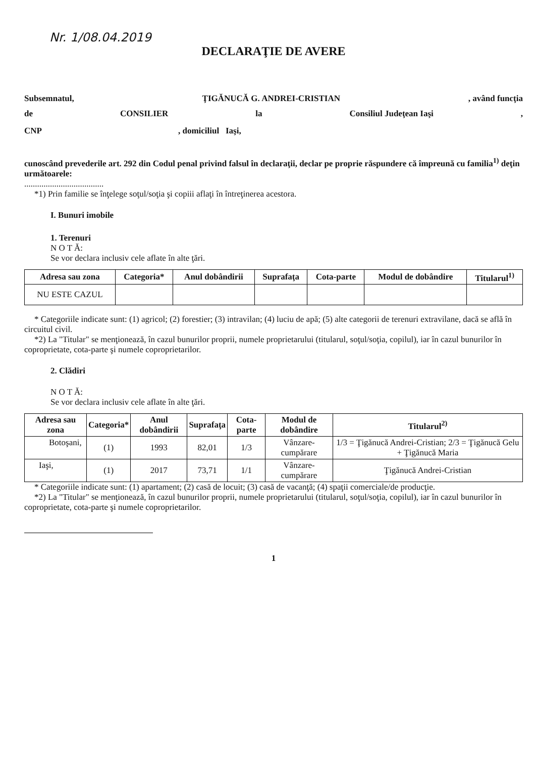Nr. 1/08.04.2019
DECLARAŢIE DE AVERE
Subsemnatul, ŢIGĂNUCĂ G. ANDREI-CRISTIAN, având funcţia
de CONSILIER la Consiliul Judeţean Iaşi,
CNP, domiciliul Iaşi,
cunoscând prevederile art. 292 din Codul penal privind falsul în declaraţii, declar pe proprie răspundere că împreună cu familia<sup>1)</sup> deţin următoarele:
.....................................
*1) Prin familie se înţelege soţul/soţia şi copiii aflaţi în întreţinerea acestora.
I. Bunuri imobile
1. Terenuri
N O T Ă:
Se vor declara inclusiv cele aflate în alte ţări.
| Adresa sau zona | Categoria* | Anul dobândirii | Suprafaţa | Cota-parte | Modul de dobândire | Titularul<sup>1)</sup> |
| --- | --- | --- | --- | --- | --- | --- |
| NU ESTE CAZUL | | | | | | |
* Categoriile indicate sunt: (1) agricol; (2) forestier; (3) intravilan; (4) luciu de apă; (5) alte categorii de terenuri extravilane, dacă se află în circuitul civil.
*2) La "Titular" se menţionează, în cazul bunurilor proprii, numele proprietarului (titularul, soţul/soţia, copilul), iar în cazul bunurilor în coproprietate, cota-parte şi numele coproprietarilor.
2. Clădiri
N O T Ă:
Se vor declara inclusiv cele aflate în alte ţări.
| Adresa sau zona | Categoria* | Anul dobândirii | Suprafaţa | Cota-parte | Modul de dobândire | Titularul<sup>2)</sup> |
| --- | --- | --- | --- | --- | --- | --- |
| Botoşani, | (1) | 1993 | 82,01 | 1/3 | Vânzare-cumpărare | 1/3 = Ţigănucă Andrei-Cristian; 2/3 = Ţigănucă Gelu + Ţigănucă Maria |
| Iaşi, | (1) | 2017 | 73,71 | 1/1 | Vânzare-cumpărare | Ţigănucă Andrei-Cristian |
* Categoriile indicate sunt: (1) apartament; (2) casă de locuit; (3) casă de vacanţă; (4) spaţii comerciale/de producţie.
*2) La "Titular" se menţionează, în cazul bunurilor proprii, numele proprietarului (titularul, soţul/soţia, copilul), iar în cazul bunurilor în coproprietate, cota-parte şi numele coproprietarilor.
1